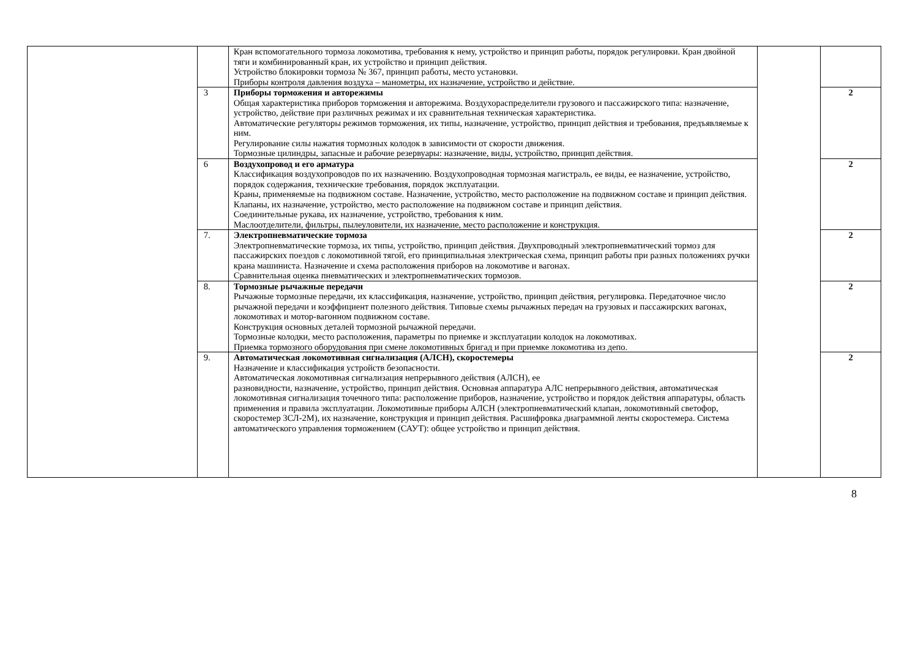| | | Кран вспомогательного тормоза локомотива, требования к нему, устройство и принцип работы, порядок регулировки. Кран двойной тяги и комбинированный кран, их устройство и принцип действия. Устройство блокировки тормоза № 367, принцип работы, место установки. Приборы контроля давления воздуха – манометры, их назначение, устройство и действие. | | |
| | 3 | Приборы торможения и авторежимы Общая характеристика приборов торможения и авторежима. Воздухораспределители грузового и пассажирского типа: назначение, устройство, действие при различных режимах и их сравнительная техническая характеристика. Автоматические регуляторы режимов торможения, их типы, назначение, устройство, принцип действия и требования, предъявляемые к ним. Регулирование силы нажатия тормозных колодок в зависимости от скорости движения. Тормозные цилиндры, запасные и рабочие резервуары: назначение, виды, устройство, принцип действия. | | 2 |
| | 6 | Воздухопровод и его арматура Классификация воздухопроводов по их назначению. Воздухопроводная тормозная магистраль, ее виды, ее назначение, устройство, порядок содержания, технические требования, порядок эксплуатации. Краны, применяемые на подвижном составе. Назначение, устройство, место расположение на подвижном составе и принцип действия. Клапаны, их назначение, устройство, место расположение на подвижном составе и принцип действия. Соединительные рукава, их назначение, устройство, требования к ним. Маслоотделители, фильтры, пылеуловители, их назначение, место расположение и конструкция. | | 2 |
| | 7. | Электропневматические тормоза Электропневматические тормоза, их типы, устройство, принцип действия. Двухпроводный электропневматический тормоз для пассажирских поездов с локомотивной тягой, его принципиальная электрическая схема, принцип работы при разных положениях ручки крана машиниста. Назначение и схема расположения приборов на локомотиве и вагонах. Сравнительная оценка пневматических и электропневматических тормозов. | | 2 |
| | 8. | Тормозные рычажные передачи Рычажные тормозные передачи, их классификация, назначение, устройство, принцип действия, регулировка. Передаточное число рычажной передачи и коэффициент полезного действия. Типовые схемы рычажных передач на грузовых и пассажирских вагонах, локомотивах и мотор-вагонном подвижном составе. Конструкция основных деталей тормозной рычажной передачи. Тормозные колодки, место расположения, параметры по приемке и эксплуатации колодок на локомотивах. Приемка тормозного оборудования при смене локомотивных бригад и при приемке локомотива из депо. | | 2 |
| | 9. | Автоматическая локомотивная сигнализация (АЛСН), скоростемеры Назначение и классификация устройств безопасности. Автоматическая локомотивная сигнализация непрерывного действия (АЛСН), ее разновидности, назначение, устройство, принцип действия. Основная аппаратура АЛС непрерывного действия, автоматическая локомотивная сигнализация точечного типа: расположение приборов, назначение, устройство и порядок действия аппаратуры, область применения и правила эксплуатации. Локомотивные приборы АЛСН (электропневматический клапан, локомотивный светофор, скоростемер 3СЛ-2М), их назначение, конструкция и принцип действия. Расшифровка диаграммной ленты скоростемера. Система автоматического управления торможением (САУТ): общее устройство и принцип действия. | | 2 |
8